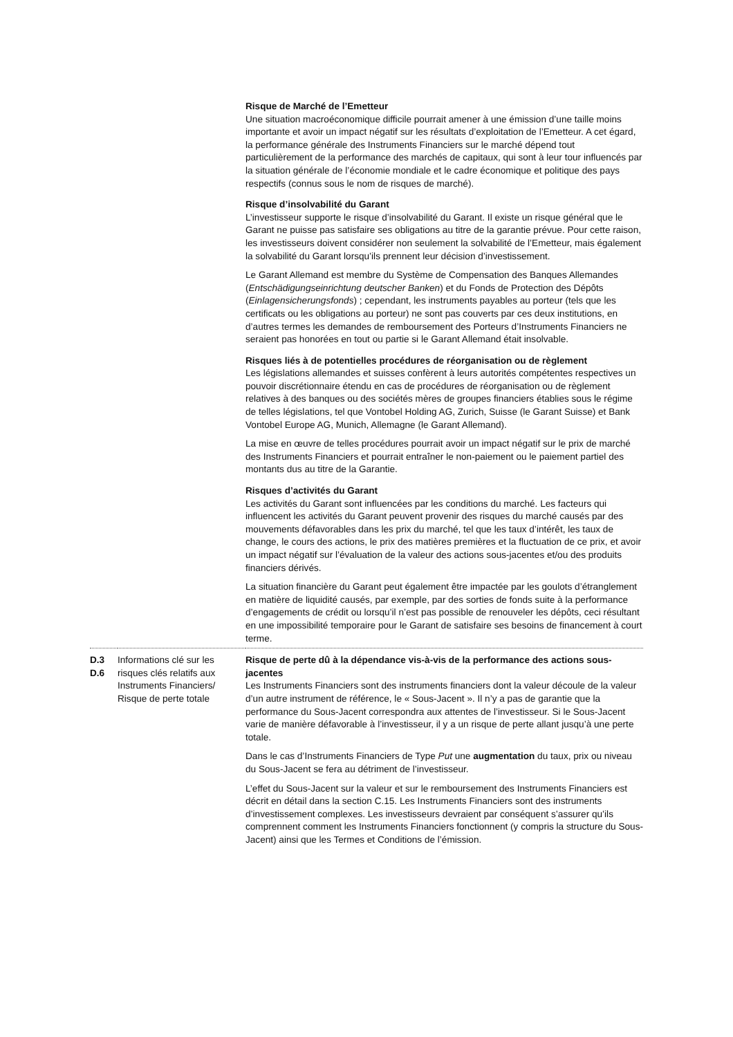| | | Risque de Marché de l’Emetteur Une situation macroéconomique difficile pourrait amener à une émission d’une taille moins importante et avoir un impact négatif sur les résultats d’exploitation de l’Emetteur. A cet égard, la performance générale des Instruments Financiers sur le marché dépend tout particulièrement de la performance des marchés de capitaux, qui sont à leur tour influencés par la situation générale de l’économie mondiale et le cadre économique et politique des pays respectifs (connus sous le nom de risques de marché). Risque d’insolvabilité du Garant L’investisseur supporte le risque d’insolvabilité du Garant. Il existe un risque général que le Garant ne puisse pas satisfaire ses obligations au titre de la garantie prévue. Pour cette raison, les investisseurs doivent considérer non seulement la solvabilité de l’Emetteur, mais également la solvabilité du Garant lorsqu’ils prennent leur décision d’investissement. Le Garant Allemand est membre du Système de Compensation des Banques Allemandes ( Entschädigungseinrichtung deutscher Banken ) et du Fonds de Protection des Dépôts ( Einlagensicherungsfonds ) ; cependant, les instruments payables au porteur (tels que les certificats ou les obligations au porteur) ne sont pas couverts par ces deux institutions, en d’autres termes les demandes de remboursement des Porteurs d’Instruments Financiers ne seraient pas honorées en tout ou partie si le Garant Allemand était insolvable. Risques liés à de potentielles procédures de réorganisation ou de règlement Les législations allemandes et suisses confèrent à leurs autorités compétentes respectives un pouvoir discrétionnaire étendu en cas de procédures de réorganisation ou de règlement relatives à des banques ou des sociétés mères de groupes financiers établies sous le régime de telles législations, tel que Vontobel Holding AG, Zurich, Suisse (le Garant Suisse) et Bank Vontobel Europe AG, Munich, Allemagne (le Garant Allemand). La mise en œuvre de telles procédures pourrait avoir un impact négatif sur le prix de marché des Instruments Financiers et pourrait entraîner le non-paiement ou le paiement partiel des montants dus au titre de la Garantie. Risques d’activités du Garant Les activités du Garant sont influencées par les conditions du marché. Les facteurs qui influencent les activités du Garant peuvent provenir des risques du marché causés par des mouvements défavorables dans les prix du marché, tel que les taux d’intérêt, les taux de change, le cours des actions, le prix des matières premières et la fluctuation de ce prix, et avoir un impact négatif sur l’évaluation de la valeur des actions sous-jacentes et/ou des produits financiers dérivés. La situation financière du Garant peut également être impactée par les goulots d’étranglement en matière de liquidité causés, par exemple, par des sorties de fonds suite à la performance d’engagements de crédit ou lorsqu’il n’est pas possible de renouveler les dépôts, ceci résultant en une impossibilité temporaire pour le Garant de satisfaire ses besoins de financement à court terme. |
| D.3 D.6 | Informations clé sur les risques clés relatifs aux Instruments Financiers/ Risque de perte totale | Risque de perte dû à la dépendance vis-à-vis de la performance des actions sous-jacentes Les Instruments Financiers sont des instruments financiers dont la valeur découle de la valeur d’un autre instrument de référence, le « Sous-Jacent ». Il n’y a pas de garantie que la performance du Sous-Jacent correspondra aux attentes de l’investisseur. Si le Sous-Jacent varie de manière défavorable à l’investisseur, il y a un risque de perte allant jusqu’à une perte totale. Dans le cas d’Instruments Financiers de Type Put une augmentation du taux, prix ou niveau du Sous-Jacent se fera au détriment de l’investisseur. L’effet du Sous-Jacent sur la valeur et sur le remboursement des Instruments Financiers est décrit en détail dans la section C.15. Les Instruments Financiers sont des instruments d’investissement complexes. Les investisseurs devraient par conséquent s’assurer qu’ils comprennent comment les Instruments Financiers fonctionnent (y compris la structure du Sous-Jacent) ainsi que les Termes et Conditions de l’émission. |